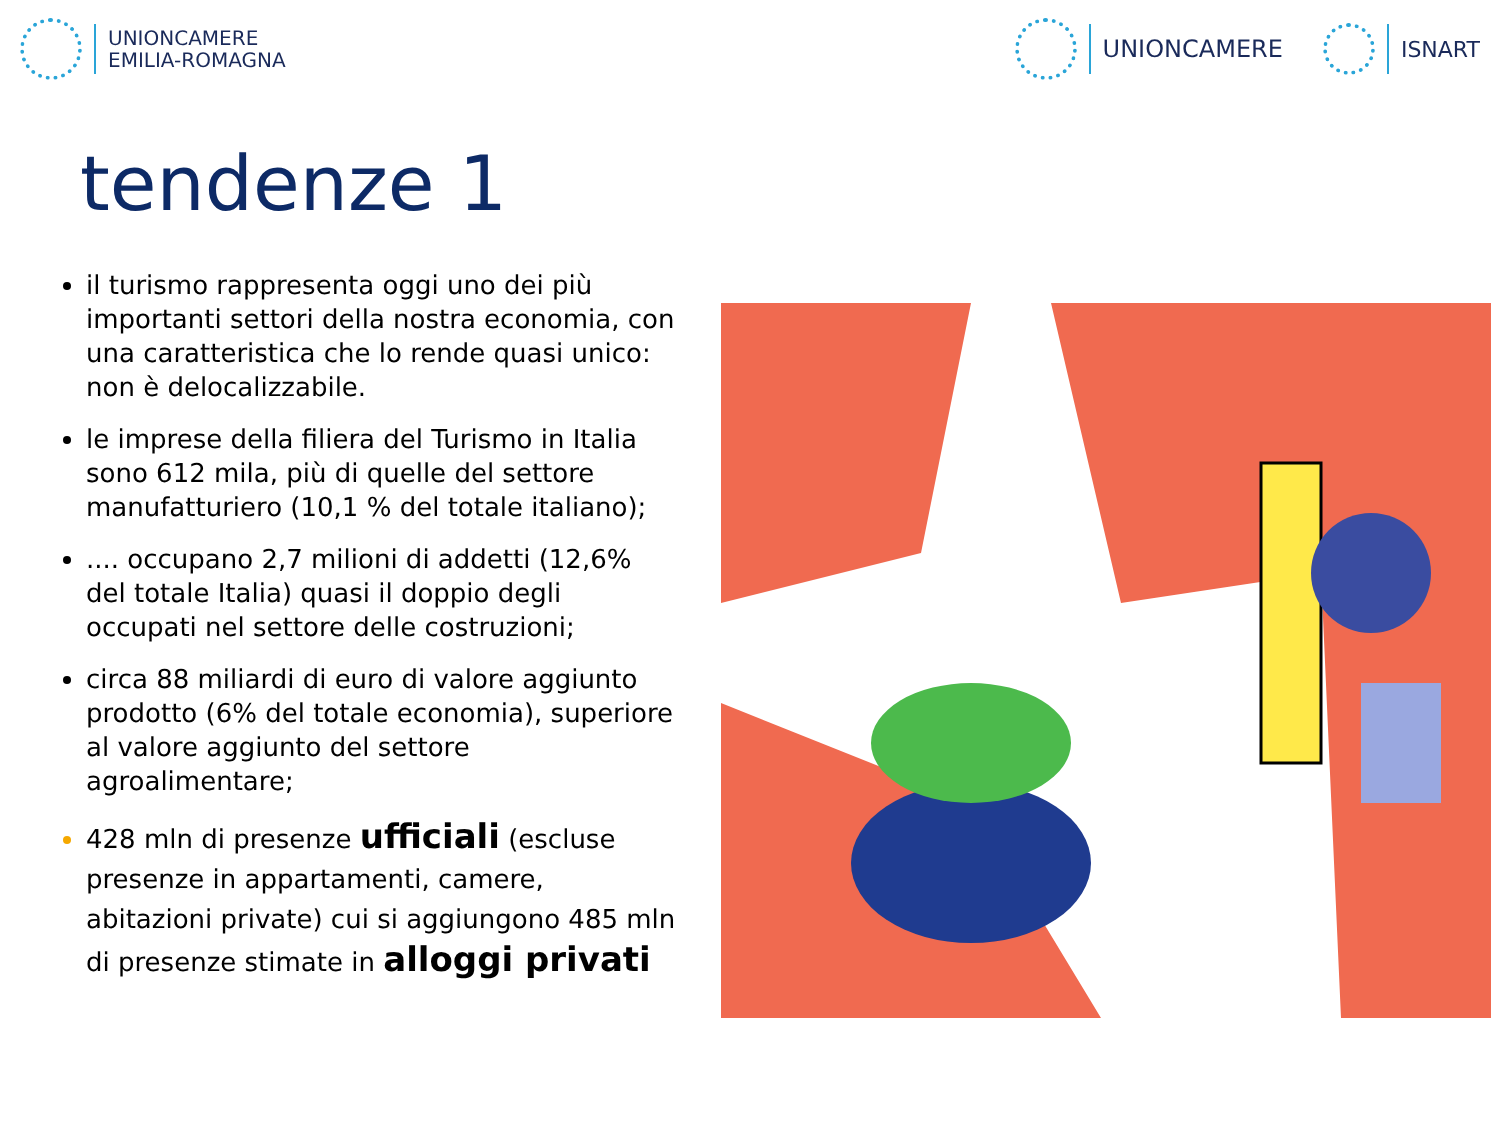UNIONCAMERE
EMILIA-ROMAGNA
UNIONCAMERE ISNART
tendenze 1
il turismo rappresenta oggi uno dei più importanti settori della nostra economia, con una caratteristica che lo rende quasi unico: non è delocalizzabile.
le imprese della filiera del Turismo in Italia sono 612 mila, più di quelle del settore manufatturiero (10,1 % del totale italiano);
.... occupano 2,7 milioni di addetti (12,6% del totale Italia) quasi il doppio degli occupati nel settore delle costruzioni;
circa 88 miliardi di euro di valore aggiunto prodotto (6% del totale economia), superiore al valore aggiunto del settore agroalimentare;
428 mln di presenze ufficiali (escluse presenze in appartamenti, camere, abitazioni private) cui si aggiungono 485 mln di presenze stimate in alloggi privati